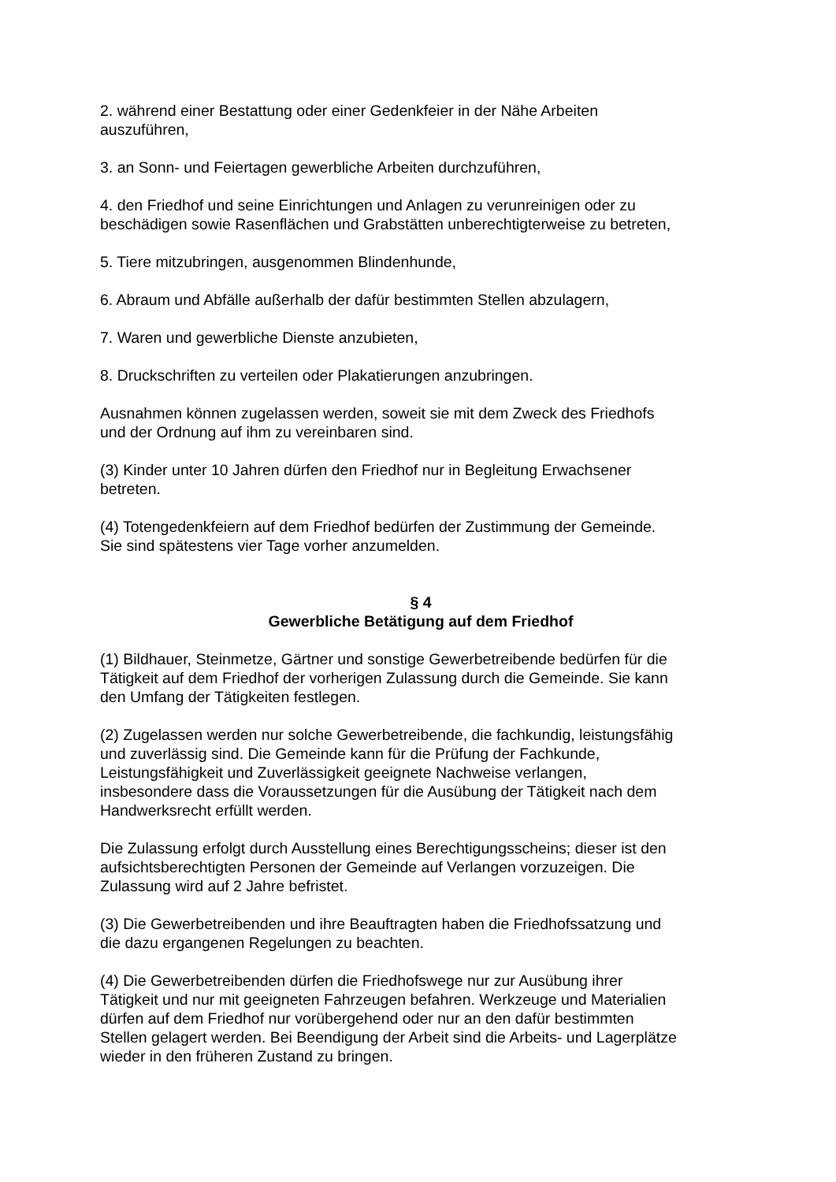2. während einer Bestattung oder einer Gedenkfeier in der Nähe Arbeiten
auszuführen,
3. an Sonn- und Feiertagen gewerbliche Arbeiten durchzuführen,
4. den Friedhof und seine Einrichtungen und Anlagen zu verunreinigen oder zu
beschädigen sowie Rasenflächen und Grabstätten unberechtigterweise zu betreten,
5. Tiere mitzubringen, ausgenommen Blindenhunde,
6. Abraum und Abfälle außerhalb der dafür bestimmten Stellen abzulagern,
7. Waren und gewerbliche Dienste anzubieten,
8. Druckschriften zu verteilen oder Plakatierungen anzubringen.
Ausnahmen können zugelassen werden, soweit sie mit dem Zweck des Friedhofs
und der Ordnung auf ihm zu vereinbaren sind.
(3) Kinder unter 10 Jahren dürfen den Friedhof nur in Begleitung Erwachsener
betreten.
(4) Totengedenkfeiern auf dem Friedhof bedürfen der Zustimmung der Gemeinde.
Sie sind spätestens vier Tage vorher anzumelden.
§ 4
Gewerbliche Betätigung auf dem Friedhof
(1) Bildhauer, Steinmetze, Gärtner und sonstige Gewerbetreibende bedürfen für die
Tätigkeit auf dem Friedhof der vorherigen Zulassung durch die Gemeinde. Sie kann
den Umfang der Tätigkeiten festlegen.
(2) Zugelassen werden nur solche Gewerbetreibende, die fachkundig, leistungsfähig
und zuverlässig sind. Die Gemeinde kann für die Prüfung der Fachkunde,
Leistungsfähigkeit und Zuverlässigkeit geeignete Nachweise verlangen,
insbesondere dass die Voraussetzungen für die Ausübung der Tätigkeit nach dem
Handwerksrecht erfüllt werden.
Die Zulassung erfolgt durch Ausstellung eines Berechtigungsscheins; dieser ist den
aufsichtsberechtigten Personen der Gemeinde auf Verlangen vorzuzeigen. Die
Zulassung wird auf 2 Jahre befristet.
(3) Die Gewerbetreibenden und ihre Beauftragten haben die Friedhofssatzung und
die dazu ergangenen Regelungen zu beachten.
(4) Die Gewerbetreibenden dürfen die Friedhofswege nur zur Ausübung ihrer
Tätigkeit und nur mit geeigneten Fahrzeugen befahren. Werkzeuge und Materialien
dürfen auf dem Friedhof nur vorübergehend oder nur an den dafür bestimmten
Stellen gelagert werden. Bei Beendigung der Arbeit sind die Arbeits- und Lagerplätze
wieder in den früheren Zustand zu bringen.